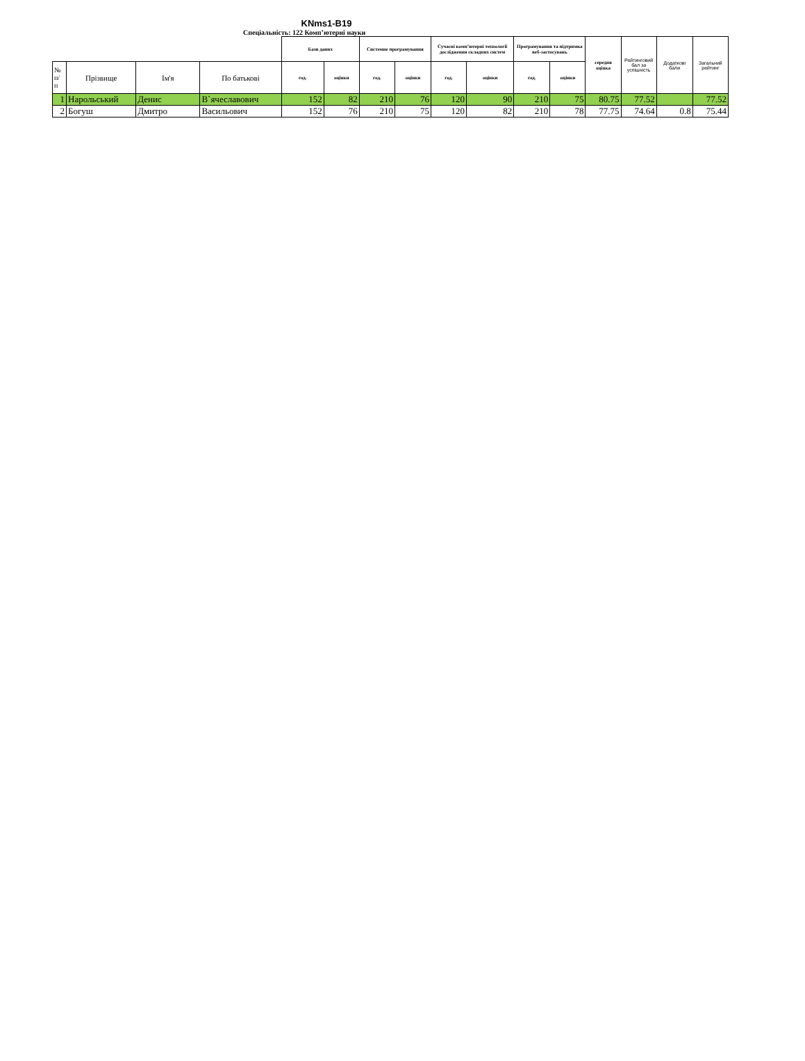KNms1-B19
Спеціальність: 122 Комп’ютерні науки
| | | | | Бази даних | | Системне програмування | | Сучасні комп’ютерні технології дослідження складних систем | | Програмування та підтримка веб-застосувань | | середня оцінка | Рейтинговий бал за успішність | Додаткові бали | Загальний рейтинг |
| № п/ п | Прізвище | Ім'я | По батькові | год. | оцінки | год. | оцінки | год. | оцінки | год. | оцінки | | | | |
| 1 | Нарольський | Денис | В`ячеславович | 152 | 82 | 210 | 76 | 120 | 90 | 210 | 75 | 80.75 | 77.52 | | 77.52 |
| 2 | Богуш | Дмитро | Васильович | 152 | 76 | 210 | 75 | 120 | 82 | 210 | 78 | 77.75 | 74.64 | 0.8 | 75.44 |